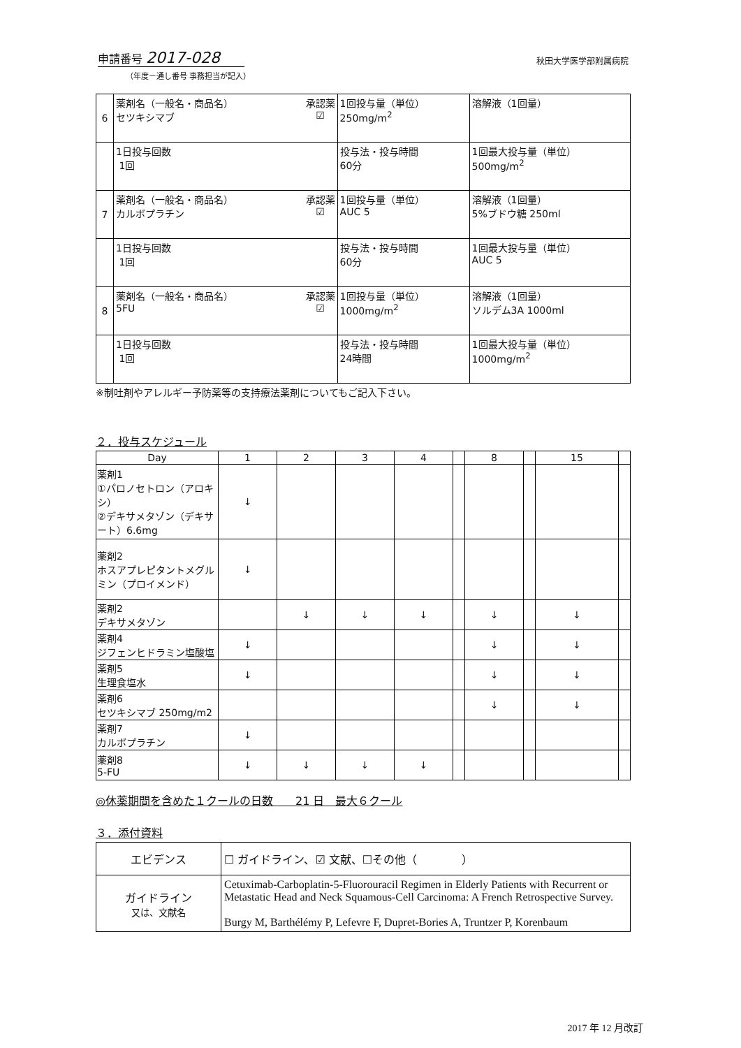申請番号 2017-028 秋田大学医学部附属病院
（年度－通し番号 事務担当が記入）
| 6 | 承認薬 ☑ 薬剤名（一般名・商品名） セツキシマブ | 1回投与量（単位） 250mg/m<sup>2</sup> | 溶解液（1回量） |
| | 1日投与回数 1回 | 投与法・投与時間 60分 | 1回最大投与量（単位） 500mg/m<sup>2</sup> |
| 7 | 承認薬 ☑ 薬剤名（一般名・商品名） カルボプラチン | 1回投与量（単位） AUC 5 | 溶解液（1回量） 5%ブドウ糖 250ml |
| | 1日投与回数 1回 | 投与法・投与時間 60分 | 1回最大投与量（単位） AUC 5 |
| 8 | 承認薬 ☑ 薬剤名（一般名・商品名） 5FU | 1回投与量（単位） 1000mg/m<sup>2</sup> | 溶解液（1回量） ソルデム3A 1000ml |
| | 1日投与回数 1回 | 投与法・投与時間 24時間 | 1回最大投与量（単位） 1000mg/m<sup>2</sup> |
※制吐剤やアレルギー予防薬等の支持療法薬剤についてもご記入下さい。
２．投与スケジュール
| Day | 1 | 2 | 3 | 4 | | 8 | | 15 | |
| --- | --- | --- | --- | --- | --- | --- | --- | --- | --- |
| 薬剤1 ①パロノセトロン（アロキシ） ②デキサメタゾン（デキサート）6.6mg | ↓ | | | | | | | | |
| 薬剤2 ホスアプレピタントメグルミン（プロイメンド） | ↓ | | | | | | | | |
| 薬剤2 デキサメタゾン | | ↓ | ↓ | ↓ | | ↓ | | ↓ | |
| 薬剤4 ジフェンヒドラミン塩酸塩 | ↓ | | | | | ↓ | | ↓ | |
| 薬剤5 生理食塩水 | ↓ | | | | | ↓ | | ↓ | |
| 薬剤6 セツキシマブ 250mg/m2 | | | | | | ↓ | | ↓ | |
| 薬剤7 カルボプラチン | ↓ | | | | | | | | |
| 薬剤8 5-FU | ↓ | ↓ | ↓ | ↓ | | | | | |
◎休薬期間を含めた１クールの日数　　21 日　最大６クール
３．添付資料
| エビデンス | ☐ ガイドライン、☑ 文献、☐その他（ ） |
| ガイドライン 又は、文献名 | Cetuximab-Carboplatin-5-Fluorouracil Regimen in Elderly Patients with Recurrent or Metastatic Head and Neck Squamous-Cell Carcinoma: A French Retrospective Survey. Burgy M, Barthélémy P, Lefevre F, Dupret-Bories A, Truntzer P, Korenbaum |
2017 年 12 月改訂